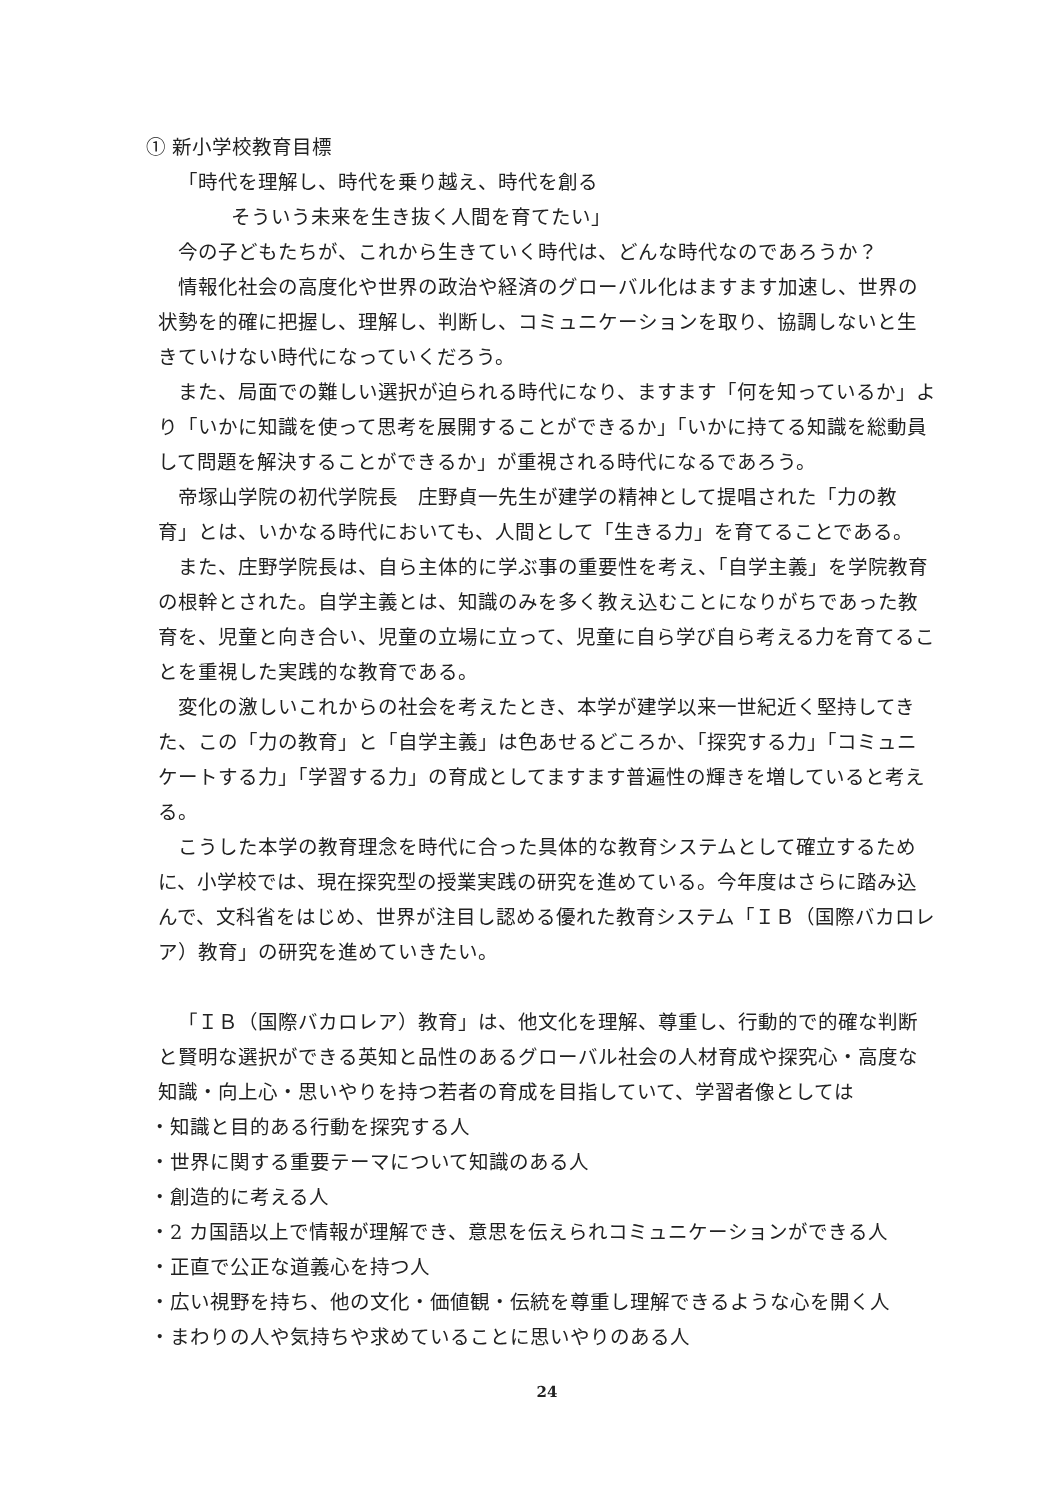① 新小学校教育目標
「時代を理解し、時代を乗り越え、時代を創る
そういう未来を生き抜く人間を育てたい」
今の子どもたちが、これから生きていく時代は、どんな時代なのであろうか？
情報化社会の高度化や世界の政治や経済のグローバル化はますます加速し、世界の状勢を的確に把握し、理解し、判断し、コミュニケーションを取り、協調しないと生きていけない時代になっていくだろう。
また、局面での難しい選択が迫られる時代になり、ますます「何を知っているか」より「いかに知識を使って思考を展開することができるか」「いかに持てる知識を総動員して問題を解決することができるか」が重視される時代になるであろう。
帝塚山学院の初代学院長　庄野貞一先生が建学の精神として提唱された「力の教育」とは、いかなる時代においても、人間として「生きる力」を育てることである。
また、庄野学院長は、自ら主体的に学ぶ事の重要性を考え、「自学主義」を学院教育の根幹とされた。自学主義とは、知識のみを多く教え込むことになりがちであった教育を、児童と向き合い、児童の立場に立って、児童に自ら学び自ら考える力を育てることを重視した実践的な教育である。
変化の激しいこれからの社会を考えたとき、本学が建学以来一世紀近く堅持してきた、この「力の教育」と「自学主義」は色あせるどころか、「探究する力」「コミュニケートする力」「学習する力」の育成としてますます普遍性の輝きを増していると考える。
こうした本学の教育理念を時代に合った具体的な教育システムとして確立するために、小学校では、現在探究型の授業実践の研究を進めている。今年度はさらに踏み込んで、文科省をはじめ、世界が注目し認める優れた教育システム「ＩＢ（国際バカロレア）教育」の研究を進めていきたい。
「ＩＢ（国際バカロレア）教育」は、他文化を理解、尊重し、行動的で的確な判断と賢明な選択ができる英知と品性のあるグローバル社会の人材育成や探究心・高度な知識・向上心・思いやりを持つ若者の育成を目指していて、学習者像としては
・知識と目的ある行動を探究する人
・世界に関する重要テーマについて知識のある人
・創造的に考える人
・2 カ国語以上で情報が理解でき、意思を伝えられコミュニケーションができる人
・正直で公正な道義心を持つ人
・広い視野を持ち、他の文化・価値観・伝統を尊重し理解できるような心を開く人
・まわりの人や気持ちや求めていることに思いやりのある人
24